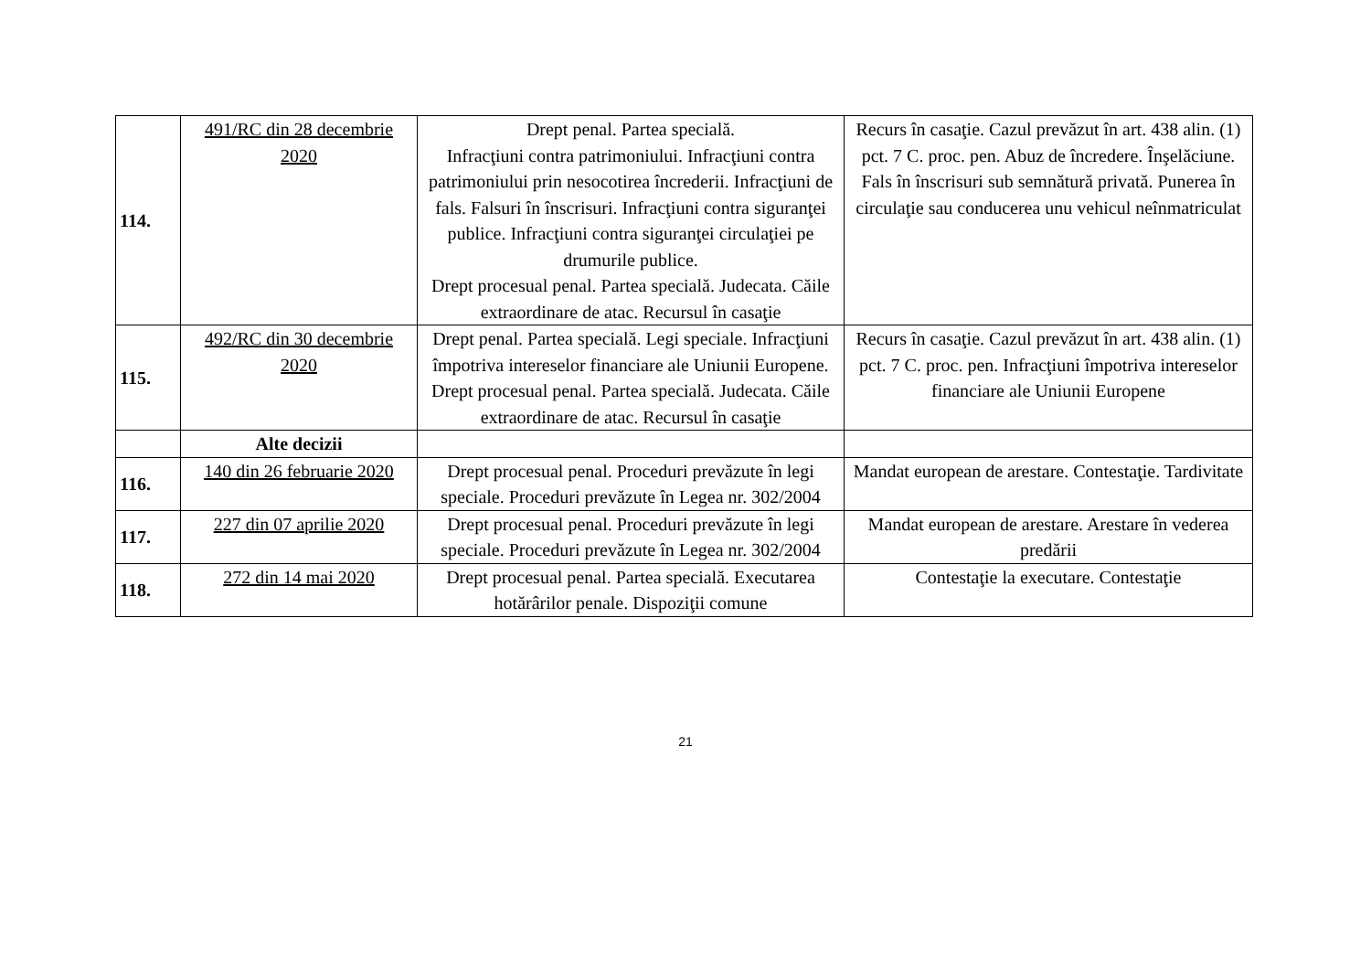| 114. | 491/RC din 28 decembrie 2020 | Drept penal. Partea specială. Infracţiuni contra patrimoniului. Infracţiuni contra patrimoniului prin nesocotirea încrederii. Infracţiuni de fals. Falsuri în înscrisuri. Infracţiuni contra siguranţei publice. Infracţiuni contra siguranţei circulaţiei pe drumurile publice. Drept procesual penal. Partea specială. Judecata. Căile extraordinare de atac. Recursul în casaţie | Recurs în casaţie. Cazul prevăzut în art. 438 alin. (1) pct. 7 C. proc. pen. Abuz de încredere. Înşelăciune. Fals în înscrisuri sub semnătură privată. Punerea în circulaţie sau conducerea unu vehicul neînmatriculat |
| 115. | 492/RC din 30 decembrie 2020 | Drept penal. Partea specială. Legi speciale. Infracţiuni împotriva intereselor financiare ale Uniunii Europene. Drept procesual penal. Partea specială. Judecata. Căile extraordinare de atac. Recursul în casaţie | Recurs în casaţie. Cazul prevăzut în art. 438 alin. (1) pct. 7 C. proc. pen. Infracţiuni împotriva intereselor financiare ale Uniunii Europene |
| | Alte decizii | | |
| 116. | 140 din 26 februarie 2020 | Drept procesual penal. Proceduri prevăzute în legi speciale. Proceduri prevăzute în Legea nr. 302/2004 | Mandat european de arestare. Contestaţie. Tardivitate |
| 117. | 227 din 07 aprilie 2020 | Drept procesual penal. Proceduri prevăzute în legi speciale. Proceduri prevăzute în Legea nr. 302/2004 | Mandat european de arestare. Arestare în vederea predării |
| 118. | 272 din 14 mai 2020 | Drept procesual penal. Partea specială. Executarea hotărârilor penale. Dispoziţii comune | Contestaţie la executare. Contestaţie |
21